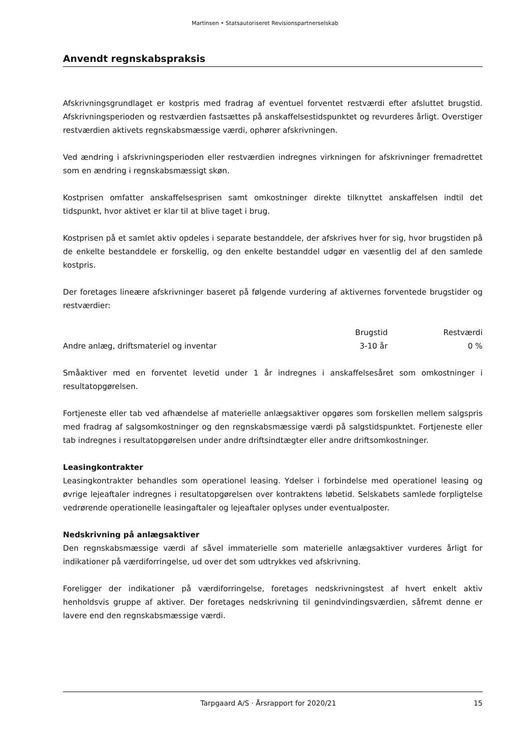Martinsen • Statsautoriseret Revisionspartnerselskab
Anvendt regnskabspraksis
Afskrivningsgrundlaget er kostpris med fradrag af eventuel forventet restværdi efter afsluttet brugstid. Afskrivningsperioden og restværdien fastsættes på anskaffelsestidspunktet og revurderes årligt. Overstiger restværdien aktivets regnskabsmæssige værdi, ophører afskrivningen.
Ved ændring i afskrivningsperioden eller restværdien indregnes virkningen for afskrivninger fremadrettet som en ændring i regnskabsmæssigt skøn.
Kostprisen omfatter anskaffelsesprisen samt omkostninger direkte tilknyttet anskaffelsen indtil det tidspunkt, hvor aktivet er klar til at blive taget i brug.
Kostprisen på et samlet aktiv opdeles i separate bestanddele, der afskrives hver for sig, hvor brugstiden på de enkelte bestanddele er forskellig, og den enkelte bestanddel udgør en væsentlig del af den samlede kostpris.
Der foretages lineære afskrivninger baseret på følgende vurdering af aktivernes forventede brugstider og restværdier:
| | Brugstid | Restværdi |
| --- | --- | --- |
| Andre anlæg, driftsmateriel og inventar | 3-10 år | 0 % |
Småaktiver med en forventet levetid under 1 år indregnes i anskaffelsesåret som omkostninger i resultatopgørelsen.
Fortjeneste eller tab ved afhændelse af materielle anlægsaktiver opgøres som forskellen mellem salgspris med fradrag af salgsomkostninger og den regnskabsmæssige værdi på salgstidspunktet. Fortjeneste eller tab indregnes i resultatopgørelsen under andre driftsindtægter eller andre driftsomkostninger.
Leasingkontrakter
Leasingkontrakter behandles som operationel leasing. Ydelser i forbindelse med operationel leasing og øvrige lejeaftaler indregnes i resultatopgørelsen over kontraktens løbetid. Selskabets samlede forpligtelse vedrørende operationelle leasingaftaler og lejeaftaler oplyses under eventualposter.
Nedskrivning på anlægsaktiver
Den regnskabsmæssige værdi af såvel immaterielle som materielle anlægsaktiver vurderes årligt for indikationer på værdiforringelse, ud over det som udtrykkes ved afskrivning.
Foreligger der indikationer på værdiforringelse, foretages nedskrivningstest af hvert enkelt aktiv henholdsvis gruppe af aktiver. Der foretages nedskrivning til genindvindingsværdien, såfremt denne er lavere end den regnskabsmæssige værdi.
Tarpgaard A/S · Årsrapport for 2020/21 15